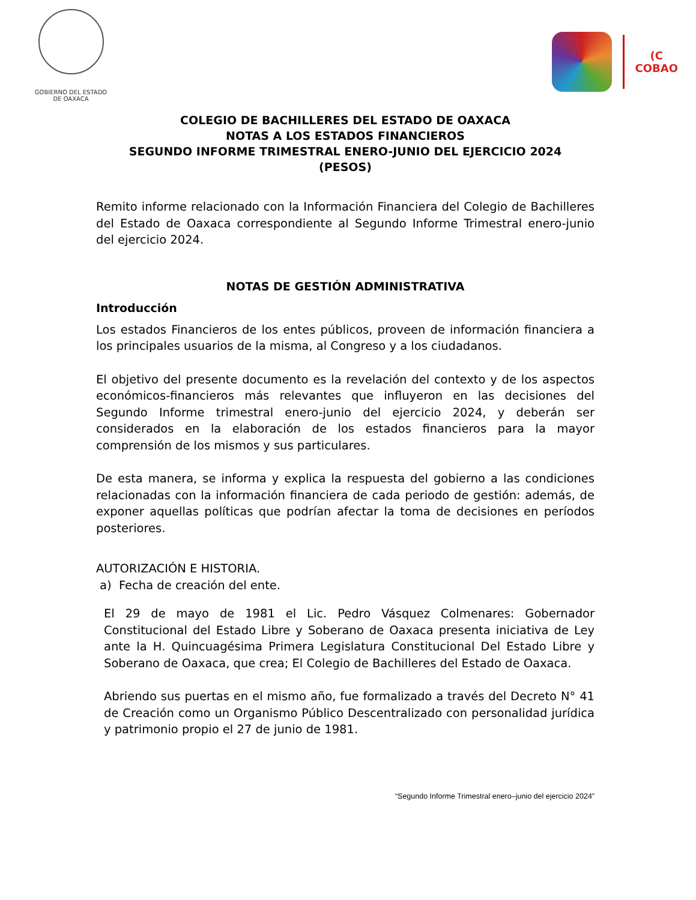GOBIERNO DEL ESTADO
DE OAXACA
(C
COBAO
COLEGIO DE BACHILLERES DEL ESTADO DE OAXACA
NOTAS A LOS ESTADOS FINANCIEROS
SEGUNDO INFORME TRIMESTRAL ENERO-JUNIO DEL EJERCICIO 2024
(PESOS)
Remito informe relacionado con la Información Financiera del Colegio de Bachilleres del Estado de Oaxaca correspondiente al Segundo Informe Trimestral enero-junio del ejercicio 2024.
NOTAS DE GESTIÓN ADMINISTRATIVA
Introducción
Los estados Financieros de los entes públicos, proveen de información financiera a los principales usuarios de la misma, al Congreso y a los ciudadanos.
El objetivo del presente documento es la revelación del contexto y de los aspectos económicos-financieros más relevantes que influyeron en las decisiones del Segundo Informe trimestral enero-junio del ejercicio 2024, y deberán ser considerados en la elaboración de los estados financieros para la mayor comprensión de los mismos y sus particulares.
De esta manera, se informa y explica la respuesta del gobierno a las condiciones relacionadas con la información financiera de cada periodo de gestión: además, de exponer aquellas políticas que podrían afectar la toma de decisiones en períodos posteriores.
AUTORIZACIÓN E HISTORIA.
a) Fecha de creación del ente.
El 29 de mayo de 1981 el Lic. Pedro Vásquez Colmenares: Gobernador Constitucional del Estado Libre y Soberano de Oaxaca presenta iniciativa de Ley ante la H. Quincuagésima Primera Legislatura Constitucional Del Estado Libre y Soberano de Oaxaca, que crea; El Colegio de Bachilleres del Estado de Oaxaca.
Abriendo sus puertas en el mismo año, fue formalizado a través del Decreto N° 41 de Creación como un Organismo Público Descentralizado con personalidad jurídica y patrimonio propio el 27 de junio de 1981.
“Segundo Informe Trimestral enero–junio del ejercicio 2024”